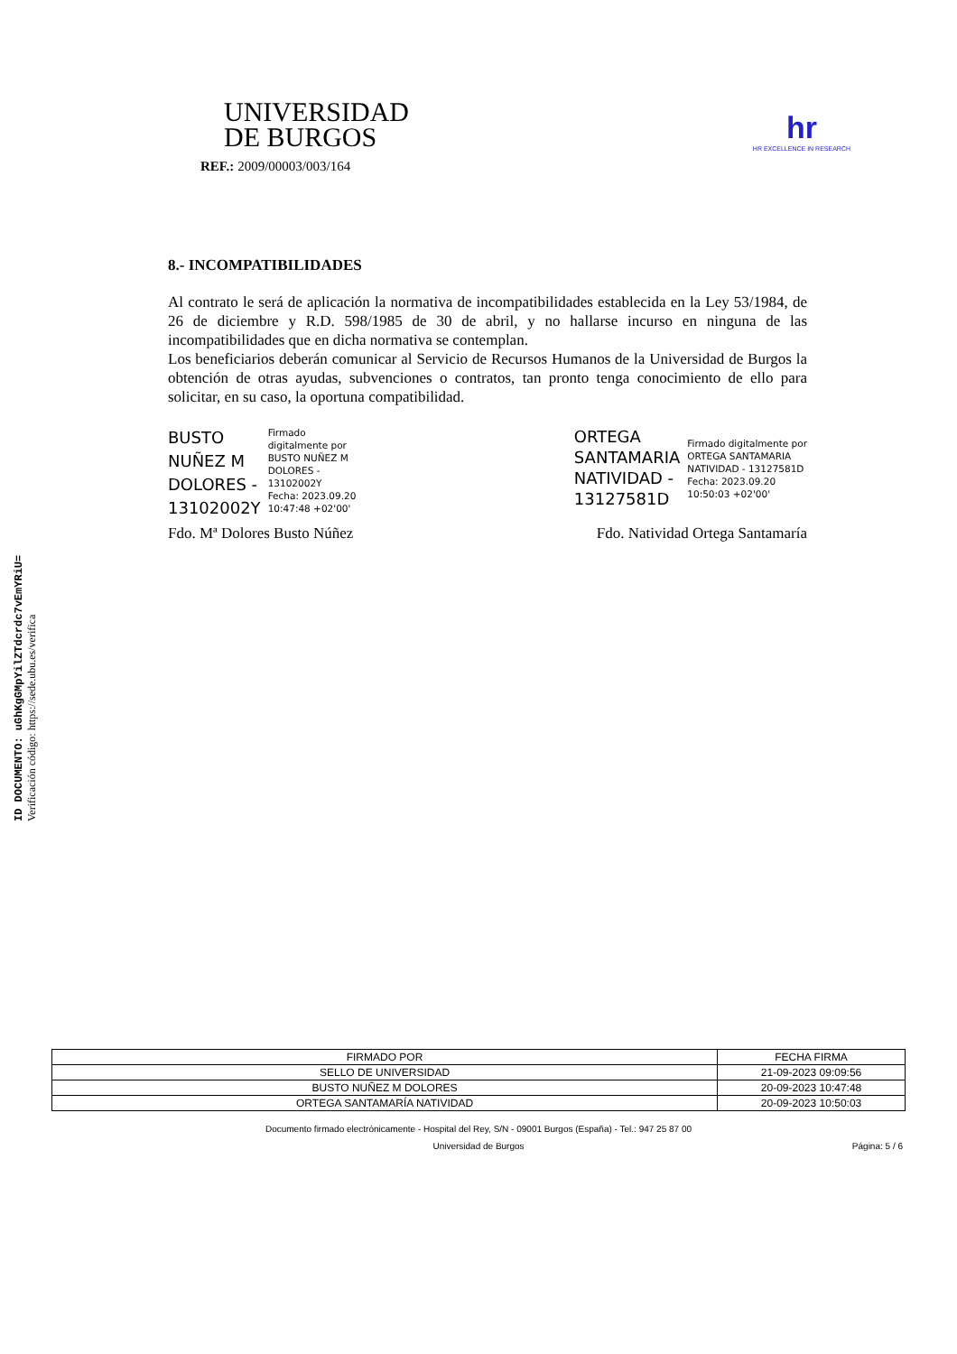ID DOCUMENTO: uGhKgGMpYilZTdcrdc7vEmYRiU=
Verificación código: https://sede.ubu.es/verifica
UNIVERSIDAD
DE BURGOS
REF.: 2009/00003/003/164
hr
HR EXCELLENCE IN RESEARCH
8.- INCOMPATIBILIDADES
Al contrato le será de aplicación la normativa de incompatibilidades establecida en la Ley 53/1984, de 26 de diciembre y R.D. 598/1985 de 30 de abril, y no hallarse incurso en ninguna de las incompatibilidades que en dicha normativa se contemplan.
Los beneficiarios deberán comunicar al Servicio de Recursos Humanos de la Universidad de Burgos la obtención de otras ayudas, subvenciones o contratos, tan pronto tenga conocimiento de ello para solicitar, en su caso, la oportuna compatibilidad.
BUSTO
NUÑEZ M
DOLORES -
13102002Y
Firmado
digitalmente por
BUSTO NUÑEZ M
DOLORES -
13102002Y
Fecha: 2023.09.20
10:47:48 +02'00'
ORTEGA
SANTAMARIA
NATIVIDAD -
13127581D
Firmado digitalmente por
ORTEGA SANTAMARIA
NATIVIDAD - 13127581D
Fecha: 2023.09.20
10:50:03 +02'00'
Fdo. Mª Dolores Busto Núñez Fdo. Natividad Ortega Santamaría
| FIRMADO POR | FECHA FIRMA |
| --- | --- |
| SELLO DE UNIVERSIDAD | 21-09-2023 09:09:56 |
| BUSTO NUÑEZ M DOLORES | 20-09-2023 10:47:48 |
| ORTEGA SANTAMARÍA NATIVIDAD | 20-09-2023 10:50:03 |
Documento firmado electrónicamente - Hospital del Rey, S/N - 09001 Burgos (España) - Tel.: 947 25 87 00
Universidad de Burgos Página: 5 / 6